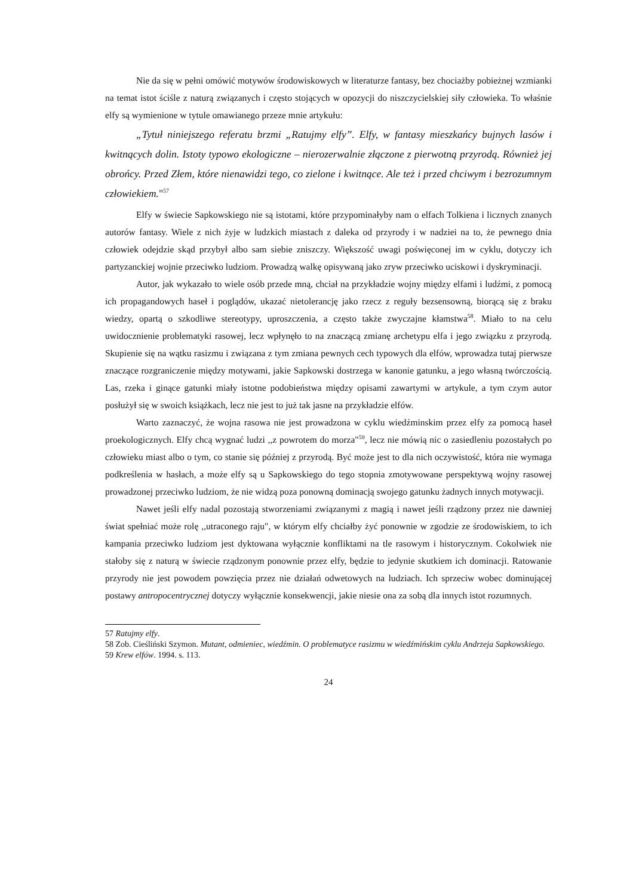Nie da się w pełni omówić motywów środowiskowych w literaturze fantasy, bez chociażby pobieżnej wzmianki na temat istot ściśle z naturą związanych i często stojących w opozycji do niszczycielskiej siły człowieka. To właśnie elfy są wymienione w tytule omawianego przeze mnie artykułu:
„Tytuł niniejszego referatu brzmi „Ratujmy elfy”. Elfy, w fantasy mieszkańcy bujnych lasów i kwitnących dolin. Istoty typowo ekologiczne – nierozerwalnie złączone z pierwotną przyrodą. Również jej obrońcy. Przed Złem, które nienawidzi tego, co zielone i kwitnące. Ale też i przed chciwym i bezrozumnym człowiekiem."<sup>57</sup>
Elfy w świecie Sapkowskiego nie są istotami, które przypominałyby nam o elfach Tolkiena i licznych znanych autorów fantasy. Wiele z nich żyje w ludzkich miastach z daleka od przyrody i w nadziei na to, że pewnego dnia człowiek odejdzie skąd przybył albo sam siebie zniszczy. Większość uwagi poświęconej im w cyklu, dotyczy ich partyzanckiej wojnie przeciwko ludziom. Prowadzą walkę opisywaną jako zryw przeciwko uciskowi i dyskryminacji.
Autor, jak wykazało to wiele osób przede mną, chciał na przykładzie wojny między elfami i ludźmi, z pomocą ich propagandowych haseł i poglądów, ukazać nietolerancję jako rzecz z reguły bezsensowną, biorącą się z braku wiedzy, opartą o szkodliwe stereotypy, uproszczenia, a często także zwyczajne kłamstwa<sup>58</sup>. Miało to na celu uwidocznienie problematyki rasowej, lecz wpłynęło to na znaczącą zmianę archetypu elfa i jego związku z przyrodą. Skupienie się na wątku rasizmu i związana z tym zmiana pewnych cech typowych dla elfów, wprowadza tutaj pierwsze znaczące rozgraniczenie między motywami, jakie Sapkowski dostrzega w kanonie gatunku, a jego własną twórczością. Las, rzeka i ginące gatunki miały istotne podobieństwa między opisami zawartymi w artykule, a tym czym autor posłużył się w swoich książkach, lecz nie jest to już tak jasne na przykładzie elfów.
Warto zaznaczyć, że wojna rasowa nie jest prowadzona w cyklu wiedźminskim przez elfy za pomocą haseł proekologicznych. Elfy chcą wygnać ludzi ,,z powrotem do morza"<sup>59</sup>, lecz nie mówią nic o zasiedleniu pozostałych po człowieku miast albo o tym, co stanie się później z przyrodą. Być może jest to dla nich oczywistość, która nie wymaga podkreślenia w hasłach, a może elfy są u Sapkowskiego do tego stopnia zmotywowane perspektywą wojny rasowej prowadzonej przeciwko ludziom, że nie widzą poza ponowną dominacją swojego gatunku żadnych innych motywacji.
Nawet jeśli elfy nadal pozostają stworzeniami związanymi z magią i nawet jeśli rządzony przez nie dawniej świat spełniać może rolę ,,utraconego raju", w którym elfy chciałby żyć ponownie w zgodzie ze środowiskiem, to ich kampania przeciwko ludziom jest dyktowana wyłącznie konfliktami na tle rasowym i historycznym. Cokolwiek nie stałoby się z naturą w świecie rządzonym ponownie przez elfy, będzie to jedynie skutkiem ich dominacji. Ratowanie przyrody nie jest powodem powzięcia przez nie działań odwetowych na ludziach. Ich sprzeciw wobec dominującej postawy antropocentrycznej dotyczy wyłącznie konsekwencji, jakie niesie ona za sobą dla innych istot rozumnych.
57 Ratujmy elfy.
58 Zob. Cieśliński Szymon. Mutant, odmieniec, wiedźmin. O problematyce rasizmu w wiedźmińskim cyklu Andrzeja Sapkowskiego.
59 Krew elfów. 1994. s. 113.
24